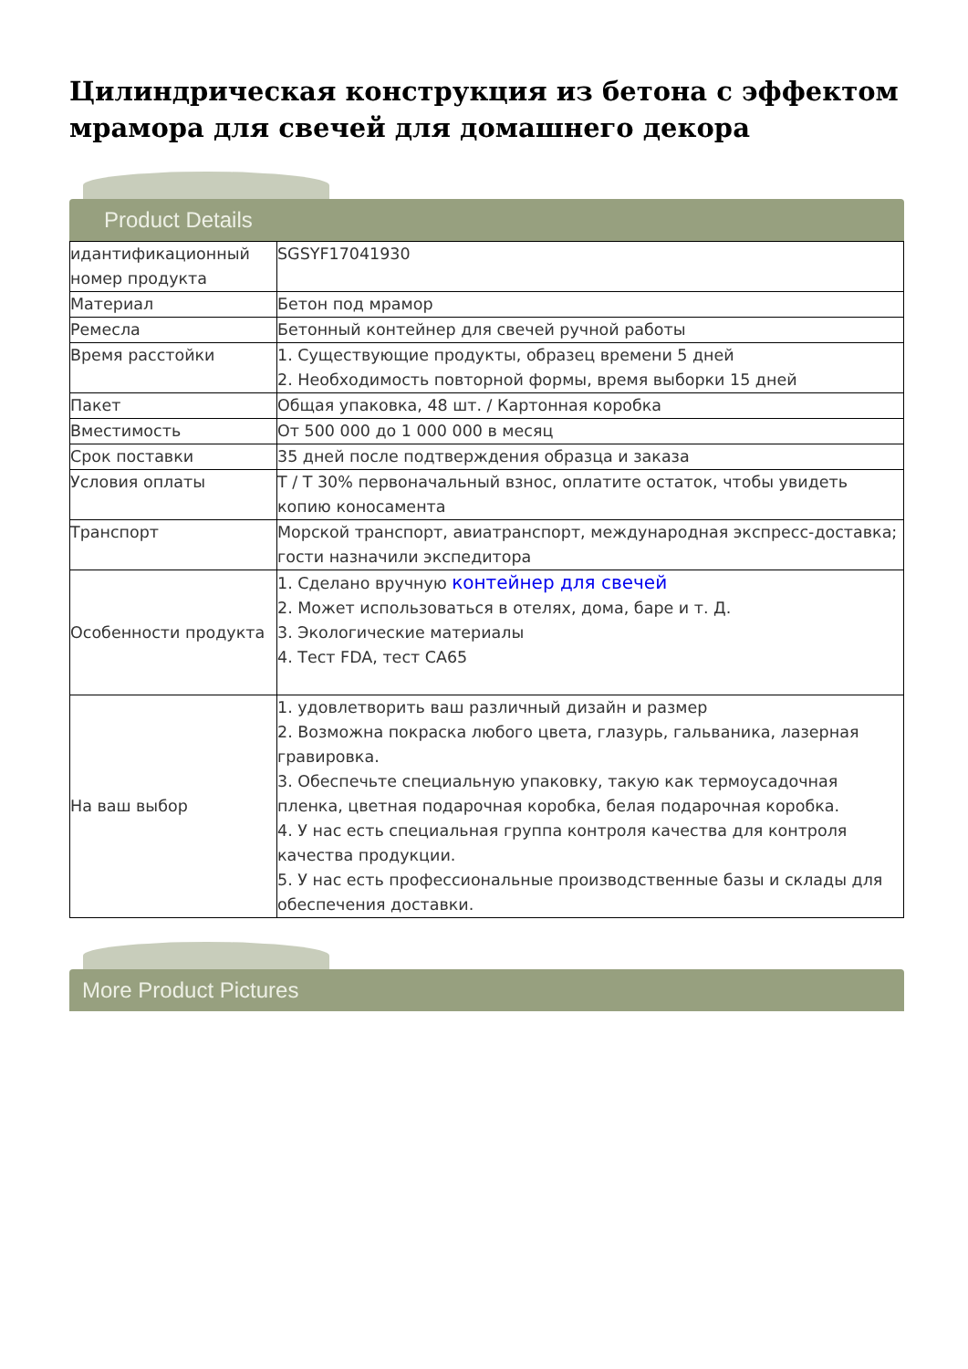Цилиндрическая конструкция из бетона с эффектом мрамора для свечей для домашнего декора
Product Details
| идантификационный номер продукта | SGSYF17041930 |
| Материал | Бетон под мрамор |
| Ремесла | Бетонный контейнер для свечей ручной работы |
| Время расстойки | 1. Существующие продукты, образец времени 5 дней 2. Необходимость повторной формы, время выборки 15 дней |
| Пакет | Общая упаковка, 48 шт. / Картонная коробка |
| Вместимость | От 500 000 до 1 000 000 в месяц |
| Срок поставки | 35 дней после подтверждения образца и заказа |
| Условия оплаты | T / T 30% первоначальный взнос, оплатите остаток, чтобы увидеть копию коносамента |
| Транспорт | Морской транспорт, авиатранспорт, международная экспресс-доставка; гости назначили экспедитора |
| Особенности продукта | 1. Сделано вручную контейнер для свечей 2. Может использоваться в отелях, дома, баре и т. Д. 3. Экологические материалы 4. Тест FDA, тест CA65 |
| На ваш выбор | 1. удовлетворить ваш различный дизайн и размер 2. Возможна покраска любого цвета, глазурь, гальваника, лазерная гравировка. 3. Обеспечьте специальную упаковку, такую как термоусадочная пленка, цветная подарочная коробка, белая подарочная коробка. 4. У нас есть специальная группа контроля качества для контроля качества продукции. 5. У нас есть профессиональные производственные базы и склады для обеспечения доставки. |
More Product Pictures